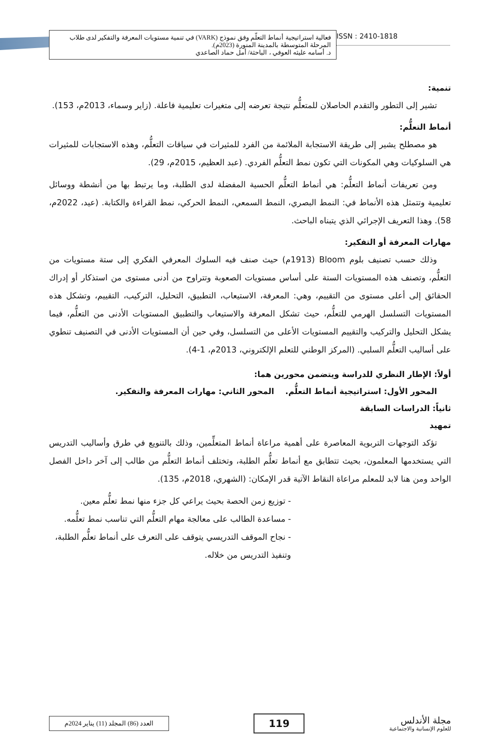فعالية استراتيجية أنماط التعلّم وفق نموذج (VARK) في تنمية مستويات المعرفة والتفكير لدى طلاب المرحلة المتوسطة بالمدينة المنورة (2023م).
د. أسامه عليثه العوفي ، الباحثة/ أمل حماد الصاعدي
ISSN : 2410-1818
تنمية:
تشير إلى التطور والتقدم الحاصلان للمتعلُّم نتيجة تعرضه إلى متغيرات تعليمية فاعلة. (زاير وسماء، 2013م، 153).
أنماط التعلُّم:
هو مصطلح يشير إلى طريقة الاستجابة الملائمة من الفرد للمثيرات في سياقات التعلُّم، وهذه الاستجابات للمثيرات هي السلوكيات وهي المكونات التي تكون نمط التعلُّم الفردي. (عبد العظيم، 2015م، 29).
ومن تعريفات أنماط التعلُّم: هي أنماط التعلُّم الحسية المفضلة لدى الطلبة، وما يرتبط بها من أنشطة ووسائل تعليمية وتتمثل هذه الأنماط في: النمط البصري، النمط السمعي، النمط الحركي، نمط القراءة والكتابة. (عيد، 2022م، 58). وهذا التعريف الإجرائي الذي يتبناه الباحث.
مهارات المعرفة أو التفكير:
وذلك حسب تصنيف بلوم Bloom (1913م) حيث صنف فيه السلوك المعرفي الفكري إلى ستة مستويات من التعلُّم، وتصنف هذه المستويات الستة على أساس مستويات الصعوبة وتتراوح من أدنى مستوى من استذكار أو إدراك الحقائق إلى أعلى مستوى من التقييم، وهي: المعرفة، الاستيعاب، التطبيق، التحليل، التركيب، التقييم، وتشكل هذه المستويات التسلسل الهرمي للتعلُّم، حيث تشكل المعرفة والاستيعاب والتطبيق المستويات الأدنى من التعلُّم، فيما يشكل التحليل والتركيب والتقييم المستويات الأعلى من التسلسل، وفي حين أن المستويات الأدنى في التصنيف تنطوي على أساليب التعلُّم السلبي. (المركز الوطني للتعلم الإلكتروني، 2013م، 1-4).
أولاً: الإطار النظري للدراسة ويتضمن محورين هما:
المحور الأول: استراتيجية أنماط التعلُّم. المحور الثاني: مهارات المعرفة والتفكير.
ثانياً: الدراسات السابقة
تمهيد
تؤكد التوجهات التربوية المعاصرة على أهمية مراعاة أنماط المتعلِّمين، وذلك بالتنويع في طرق وأساليب التدريس التي يستخدمها المعلمون، بحيث تتطابق مع أنماط تعلُّم الطلبة، وتختلف أنماط التعلُّم من طالب إلى آخر داخل الفصل الواحد ومن هنا لابد للمعلم مراعاة النقاط الآتية قدر الإمكان: (الشهري، 2018م، 135).
- توزيع زمن الحصة بحيث يراعي كل جزء منها نمط تعلُّم معين.
- مساعدة الطالب على معالجة مهام التعلُّم التي تناسب نمط تعلُّمه.
- نجاح الموقف التدريسي يتوقف على التعرف على أنماط تعلُّم الطلبة، وتنفيذ التدريس من خلاله.
العدد (86) المجلد (11) يناير 2024م
119
مجلة الأندلس
للعلوم الإنسانية والاجتماعية